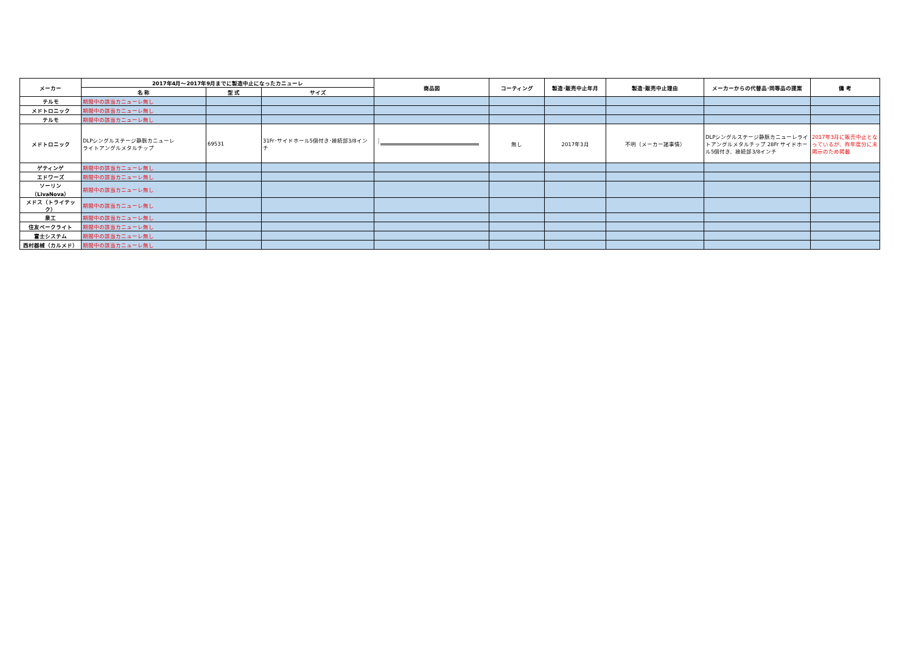| メーカー | 2017年4月～2017年9月までに製造中止になったカニューレ | | | 商品図 | コーティング | 製造･販売中止年月 | 製造･販売中止理由 | メーカーからの代替品･同等品の提案 | 備 考 |
| --- | --- | --- | --- | --- | --- | --- | --- | --- | --- |
| | 名 称 | 型 式 | サイズ | | | | | | |
| テルモ | 期間中の該当カニューレ無し | | | | | | | | |
| メドトロニック | 期間中の該当カニューレ無し | | | | | | | | |
| テルモ | 期間中の該当カニューレ無し | | | | | | | | |
| メドトロニック | DLPシングルステージ静脈カニューレ ライトアングルメタルチップ | 69531 | 31Fr･サイドホール5個付き･接続部3/8インチ | | 無し | 2017年3月 | 不明（メーカー諸事情） | DLPシングルステージ静脈カニューレライトアングルメタルチップ 28Fr サイドホール5個付き、接続部3/8インチ | 2017年3月に販売中止となっているが、昨年度分に未掲示のため掲載 |
| ゲティンゲ | 期間中の該当カニューレ無し | | | | | | | | |
| エドワーズ | 期間中の該当カニューレ無し | | | | | | | | |
| ソーリン（LivaNova） | 期間中の該当カニューレ無し | | | | | | | | |
| メドス（トライテック） | 期間中の該当カニューレ無し | | | | | | | | |
| 泉工 | 期間中の該当カニューレ無し | | | | | | | | |
| 住友ベークライト | 期間中の該当カニューレ無し | | | | | | | | |
| 富士システム | 期間中の該当カニューレ無し | | | | | | | | |
| 西村器械（カルメド） | 期間中の該当カニューレ無し | | | | | | | | |